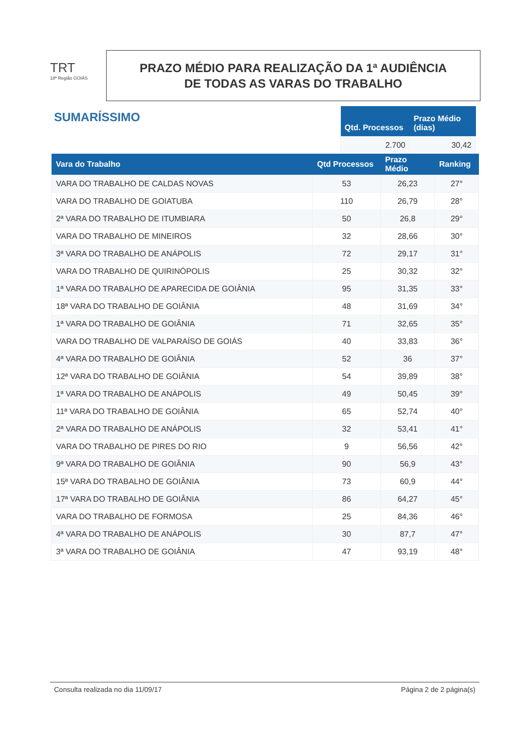TRT
18ª Região GOIÁS
PRAZO MÉDIO PARA REALIZAÇÃO DA 1ª AUDIÊNCIA
DE TODAS AS VARAS DO TRABALHO
SUMARÍSSIMO
| Qtd. Processos | Prazo Médio (dias) |
| --- | --- |
| 2.700 | 30,42 |
| Vara do Trabalho | Qtd Processos | Prazo Médio | Ranking |
| --- | --- | --- | --- |
| VARA DO TRABALHO DE CALDAS NOVAS | 53 | 26,23 | 27° |
| VARA DO TRABALHO DE GOIATUBA | 110 | 26,79 | 28° |
| 2ª VARA DO TRABALHO DE ITUMBIARA | 50 | 26,8 | 29° |
| VARA DO TRABALHO DE MINEIROS | 32 | 28,66 | 30° |
| 3ª VARA DO TRABALHO DE ANÁPOLIS | 72 | 29,17 | 31° |
| VARA DO TRABALHO DE QUIRINÓPOLIS | 25 | 30,32 | 32° |
| 1ª VARA DO TRABALHO DE APARECIDA DE GOIÂNIA | 95 | 31,35 | 33° |
| 18ª VARA DO TRABALHO DE GOIÂNIA | 48 | 31,69 | 34° |
| 1ª VARA DO TRABALHO DE GOIÂNIA | 71 | 32,65 | 35° |
| VARA DO TRABALHO DE VALPARAÍSO DE GOIÁS | 40 | 33,83 | 36° |
| 4ª VARA DO TRABALHO DE GOIÂNIA | 52 | 36 | 37° |
| 12ª VARA DO TRABALHO DE GOIÂNIA | 54 | 39,89 | 38° |
| 1ª VARA DO TRABALHO DE ANÁPOLIS | 49 | 50,45 | 39° |
| 11ª VARA DO TRABALHO DE GOIÂNIA | 65 | 52,74 | 40° |
| 2ª VARA DO TRABALHO DE ANÁPOLIS | 32 | 53,41 | 41° |
| VARA DO TRABALHO DE PIRES DO RIO | 9 | 56,56 | 42° |
| 9ª VARA DO TRABALHO DE GOIÂNIA | 90 | 56,9 | 43° |
| 15ª VARA DO TRABALHO DE GOIÂNIA | 73 | 60,9 | 44° |
| 17ª VARA DO TRABALHO DE GOIÂNIA | 86 | 64,27 | 45° |
| VARA DO TRABALHO DE FORMOSA | 25 | 84,36 | 46° |
| 4ª VARA DO TRABALHO DE ANÁPOLIS | 30 | 87,7 | 47° |
| 3ª VARA DO TRABALHO DE GOIÂNIA | 47 | 93,19 | 48° |
Consulta realizada no dia 11/09/17 Página 2 de 2 página(s)